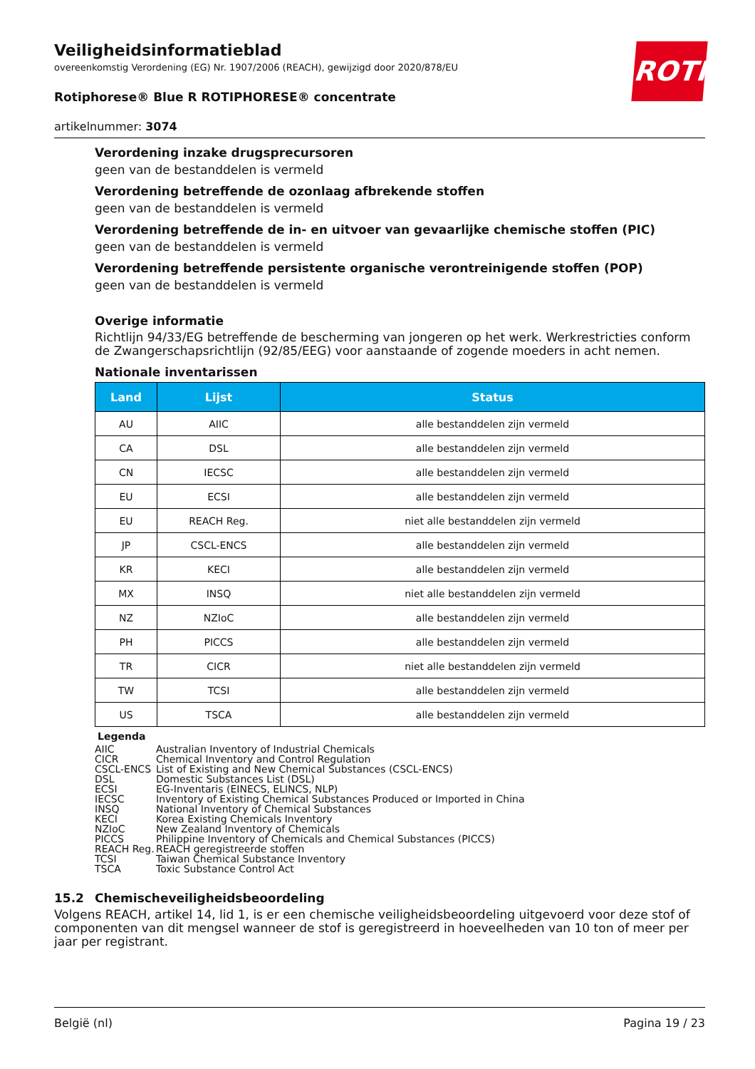ROTH
Veiligheidsinformatieblad
overeenkomstig Verordening (EG) Nr. 1907/2006 (REACH), gewijzigd door 2020/878/EU
Rotiphorese® Blue R ROTIPHORESE® concentrate
artikelnummer: 3074
Verordening inzake drugsprecursoren
geen van de bestanddelen is vermeld
Verordening betreffende de ozonlaag afbrekende stoffen
geen van de bestanddelen is vermeld
Verordening betreffende de in- en uitvoer van gevaarlijke chemische stoffen (PIC)
geen van de bestanddelen is vermeld
Verordening betreffende persistente organische verontreinigende stoffen (POP)
geen van de bestanddelen is vermeld
Overige informatie
Richtlijn 94/33/EG betreffende de bescherming van jongeren op het werk. Werkrestricties conform de Zwangerschapsrichtlijn (92/85/EEG) voor aanstaande of zogende moeders in acht nemen.
Nationale inventarissen
| Land | Lijst | Status |
| --- | --- | --- |
| AU | AIIC | alle bestanddelen zijn vermeld |
| CA | DSL | alle bestanddelen zijn vermeld |
| CN | IECSC | alle bestanddelen zijn vermeld |
| EU | ECSI | alle bestanddelen zijn vermeld |
| EU | REACH Reg. | niet alle bestanddelen zijn vermeld |
| JP | CSCL-ENCS | alle bestanddelen zijn vermeld |
| KR | KECI | alle bestanddelen zijn vermeld |
| MX | INSQ | niet alle bestanddelen zijn vermeld |
| NZ | NZIoC | alle bestanddelen zijn vermeld |
| PH | PICCS | alle bestanddelen zijn vermeld |
| TR | CICR | niet alle bestanddelen zijn vermeld |
| TW | TCSI | alle bestanddelen zijn vermeld |
| US | TSCA | alle bestanddelen zijn vermeld |
Legenda
AIIC Australian Inventory of Industrial Chemicals
CICR Chemical Inventory and Control Regulation
CSCL-ENCS List of Existing and New Chemical Substances (CSCL-ENCS)
DSL Domestic Substances List (DSL)
ECSI EG-Inventaris (EINECS, ELINCS, NLP)
IECSC Inventory of Existing Chemical Substances Produced or Imported in China
INSQ National Inventory of Chemical Substances
KECI Korea Existing Chemicals Inventory
NZIoC New Zealand Inventory of Chemicals
PICCS Philippine Inventory of Chemicals and Chemical Substances (PICCS)
REACH Reg. REACH geregistreerde stoffen
TCSI Taiwan Chemical Substance Inventory
TSCA Toxic Substance Control Act
15.2 Chemischeveiligheidsbeoordeling
Volgens REACH, artikel 14, lid 1, is er een chemische veiligheidsbeoordeling uitgevoerd voor deze stof of componenten van dit mengsel wanneer de stof is geregistreerd in hoeveelheden van 10 ton of meer per jaar per registrant.
België (nl) Pagina 19 / 23